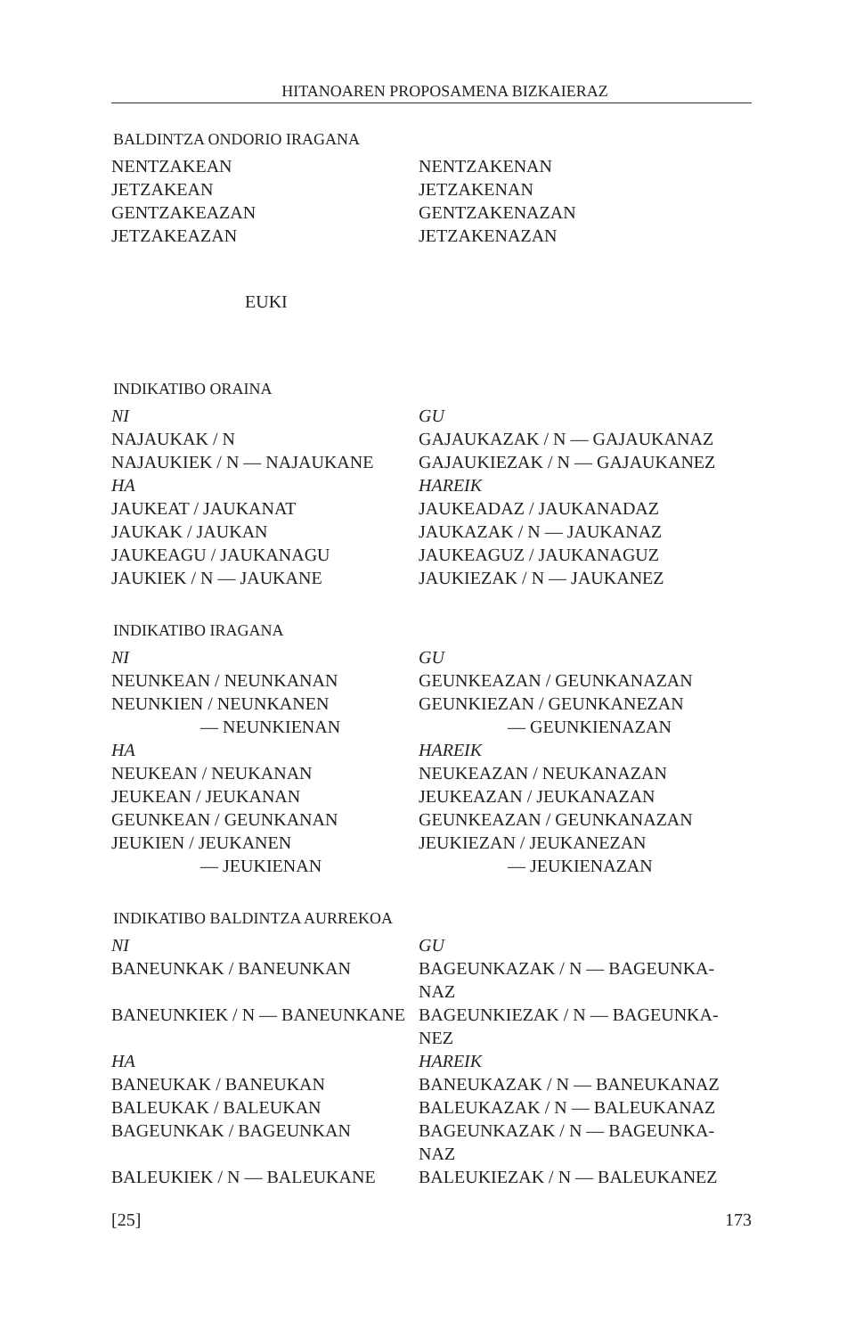HITANOAREN PROPOSAMENA BIZKAIERAZ
BALDINTZA ONDORIO IRAGANA
NENTZAKEAN
JETZAKEAN
GENTZAKEAZAN
JETZAKEAZAN
NENTZAKENAN
JETZAKENAN
GENTZAKENAZAN
JETZAKENAZAN
EUKI
INDIKATIBO ORAINA
NI
NAJAUKAK / N
NAJAUKIEK / N — NAJAUKANE
HA
JAUKEAT / JAUKANAT
JAUKAK / JAUKAN
JAUKEAGU / JAUKANAGU
JAUKIEK / N — JAUKANE
GU
GAJAUKAZAK / N — GAJAUKANAZ
GAJAUKIEZAK / N — GAJAUKANEZ
HAREIK
JAUKEADAZ / JAUKANADAZ
JAUKAZAK / N — JAUKANAZ
JAUKEAGUZ / JAUKANAGUZ
JAUKIEZAK / N — JAUKANEZ
INDIKATIBO IRAGANA
NI
NEUNKEAN / NEUNKANAN
NEUNKIEN / NEUNKANEN
— NEUNKIENAN
HA
NEUKEAN / NEUKANAN
JEUKEAN / JEUKANAN
GEUNKEAN / GEUNKANAN
JEUKIEN / JEUKANEN
— JEUKIENAN
GU
GEUNKEAZAN / GEUNKANAZAN
GEUNKIEZAN / GEUNKANEZAN
— GEUNKIENAZAN
HAREIK
NEUKEAZAN / NEUKANAZAN
JEUKEAZAN / JEUKANAZAN
GEUNKEAZAN / GEUNKANAZAN
JEUKIEZAN / JEUKANEZAN
— JEUKIENAZAN
INDIKATIBO BALDINTZA AURREKOA
NI
BANEUNKAK / BANEUNKAN
BANEUNKIEK / N — BANEUNKANE
HA
BANEUKAK / BANEUKAN
BALEUKAK / BALEUKAN
BAGEUNKAK / BAGEUNKAN
BALEUKIEK / N — BALEUKANE
GU
BAGEUNKAZAK / N — BAGEUNKA-
NAZ
BAGEUNKIEZAK / N — BAGEUNKA-
NEZ
HAREIK
BANEUKAZAK / N — BANEUKANAZ
BALEUKAZAK / N — BALEUKANAZ
BAGEUNKAZAK / N — BAGEUNKA-
NAZ
BALEUKIEZAK / N — BALEUKANEZ
[25] 173